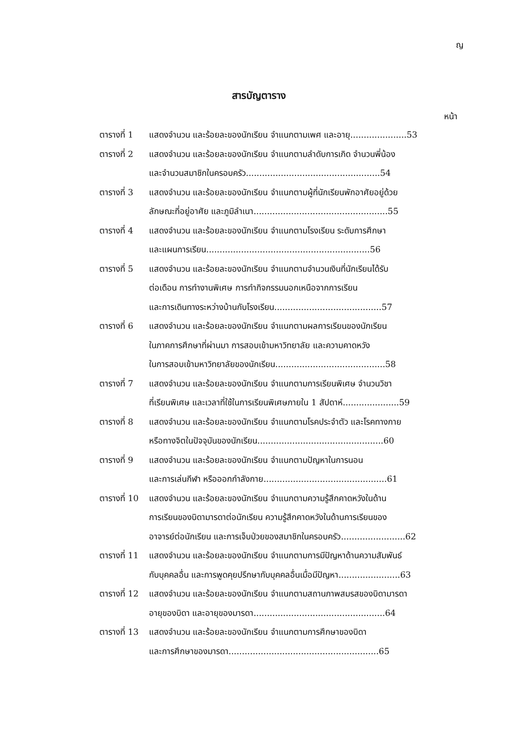ญ
สารบัญตาราง
หน้า
| ตารางที่ 1 | แสดงจำนวน และร้อยละของนักเรียน จำแนกตามเพศ และอายุ.....................53 |
| ตารางที่ 2 | แสดงจำนวน และร้อยละของนักเรียน จำแนกตามลำดับการเกิด จำนวนพี่น้อง และจำนวนสมาชิกในครอบครัว..................................................54 |
| ตารางที่ 3 | แสดงจำนวน และร้อยละของนักเรียน จำแนกตามผู้ที่นักเรียนพักอาศัยอยู่ด้วย ลักษณะที่อยู่อาศัย และภูมิลำเนา..................................................55 |
| ตารางที่ 4 | แสดงจำนวน และร้อยละของนักเรียน จำแนกตามโรงเรียน ระดับการศึกษา และแผนการเรียน.............................................................56 |
| ตารางที่ 5 | แสดงจำนวน และร้อยละของนักเรียน จำแนกตามจำนวนเงินที่นักเรียนได้รับ ต่อเดือน การทำงานพิเศษ การทำกิจกรรมนอกเหนือจากการเรียน และการเดินทางระหว่างบ้านกับโรงเรียน........................................57 |
| ตารางที่ 6 | แสดงจำนวน และร้อยละของนักเรียน จำแนกตามผลการเรียนของนักเรียน ในภาคการศึกษาที่ผ่านมา การสอบเข้ามหาวิทยาลัย และความคาดหวัง ในการสอบเข้ามหาวิทยาลัยของนักเรียน.........................................58 |
| ตารางที่ 7 | แสดงจำนวน และร้อยละของนักเรียน จำแนกตามการเรียนพิเศษ จำนวนวิชา ที่เรียนพิเศษ และเวลาที่ใช้ในการเรียนพิเศษภายใน 1 สัปดาห์.....................59 |
| ตารางที่ 8 | แสดงจำนวน และร้อยละของนักเรียน จำแนกตามโรคประจำตัว และโรคทางกาย หรือทางจิตในปัจจุบันของนักเรียน...............................................60 |
| ตารางที่ 9 | แสดงจำนวน และร้อยละของนักเรียน จำแนกตามปัญหาในการนอน และการเล่นกีฬา หรือออกกำลังกาย..............................................61 |
| ตารางที่ 10 | แสดงจำนวน และร้อยละของนักเรียน จำแนกตามความรู้สึกคาดหวังในด้าน การเรียนของบิดามารดาต่อนักเรียน ความรู้สึกคาดหวังในด้านการเรียนของ อาจารย์ต่อนักเรียน และการเจ็บป่วยของสมาชิกในครอบครัว........................62 |
| ตารางที่ 11 | แสดงจำนวน และร้อยละของนักเรียน จำแนกตามการมีปัญหาด้านความสัมพันธ์ กับบุคคลอื่น และการพูดคุยปรึกษากับบุคคลอื่นเมื่อมีปัญหา.......................63 |
| ตารางที่ 12 | แสดงจำนวน และร้อยละของนักเรียน จำแนกตามสถานภาพสมรสของบิดามารดา อายุของบิดา และอายุของมารดา.................................................64 |
| ตารางที่ 13 | แสดงจำนวน และร้อยละของนักเรียน จำแนกตามการศึกษาของบิดา และการศึกษาของมารดา........................................................65 |